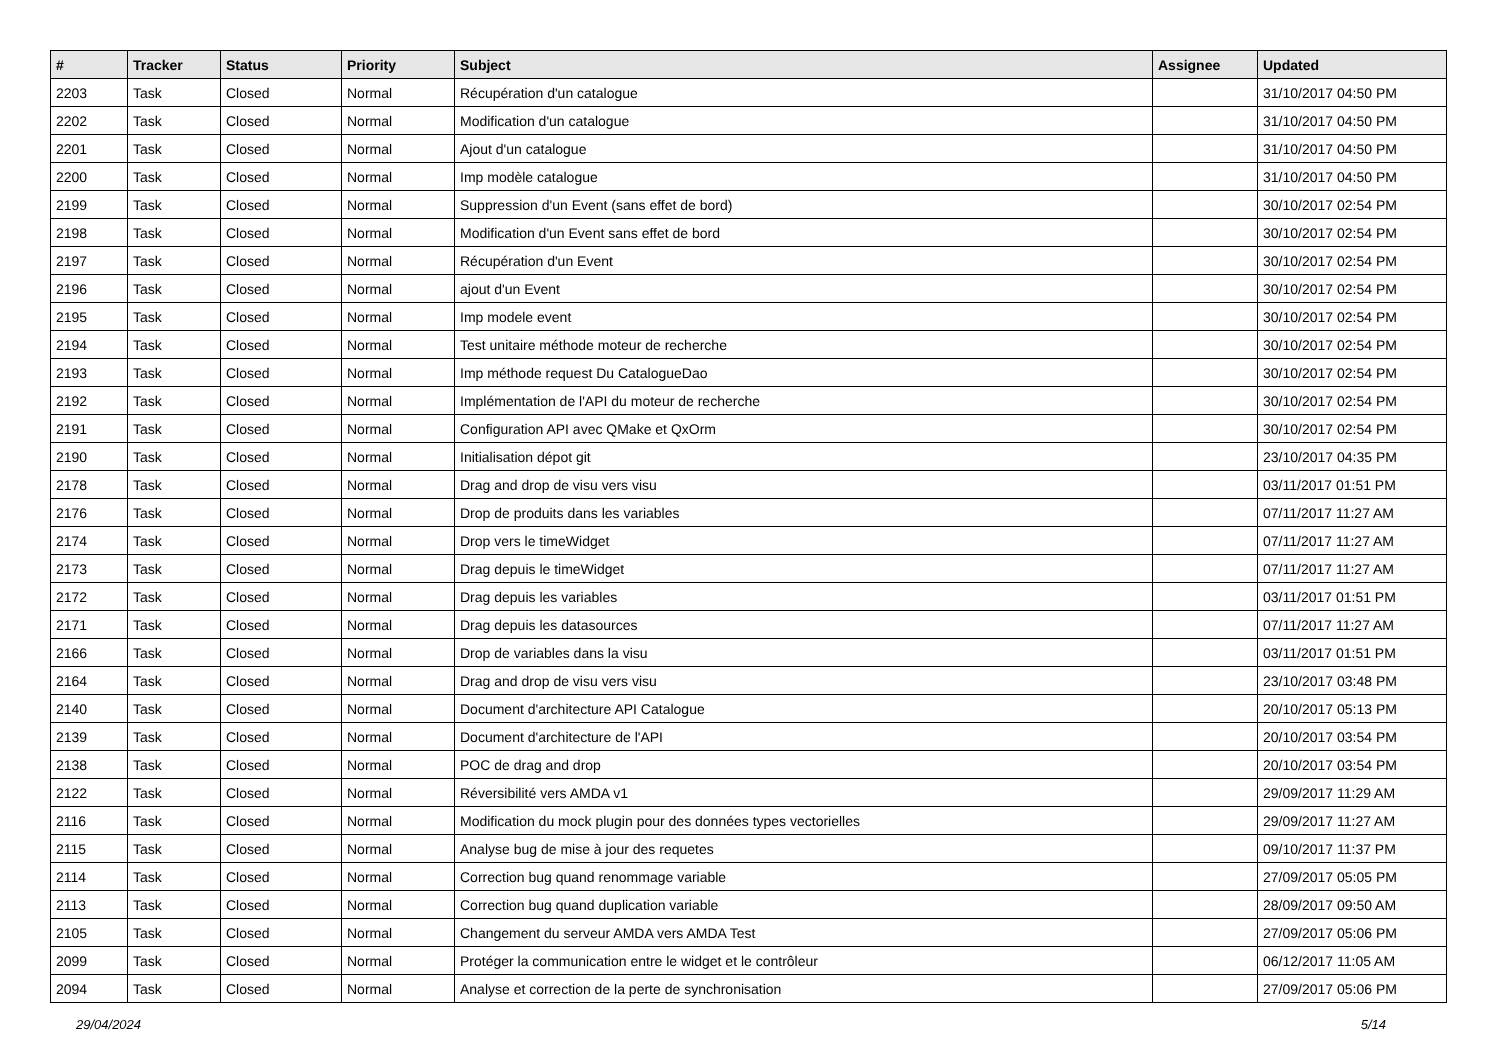| # | Tracker | Status | Priority | Subject | Assignee | Updated |
| --- | --- | --- | --- | --- | --- | --- |
| 2203 | Task | Closed | Normal | Récupération d'un catalogue | | 31/10/2017 04:50 PM |
| 2202 | Task | Closed | Normal | Modification d'un catalogue | | 31/10/2017 04:50 PM |
| 2201 | Task | Closed | Normal | Ajout d'un catalogue | | 31/10/2017 04:50 PM |
| 2200 | Task | Closed | Normal | Imp modèle catalogue | | 31/10/2017 04:50 PM |
| 2199 | Task | Closed | Normal | Suppression d'un Event (sans effet de bord) | | 30/10/2017 02:54 PM |
| 2198 | Task | Closed | Normal | Modification d'un Event sans effet de bord | | 30/10/2017 02:54 PM |
| 2197 | Task | Closed | Normal | Récupération d'un Event | | 30/10/2017 02:54 PM |
| 2196 | Task | Closed | Normal | ajout d'un Event | | 30/10/2017 02:54 PM |
| 2195 | Task | Closed | Normal | Imp modele event | | 30/10/2017 02:54 PM |
| 2194 | Task | Closed | Normal | Test unitaire méthode moteur de recherche | | 30/10/2017 02:54 PM |
| 2193 | Task | Closed | Normal | Imp méthode request Du CatalogueDao | | 30/10/2017 02:54 PM |
| 2192 | Task | Closed | Normal | Implémentation de l'API du moteur de recherche | | 30/10/2017 02:54 PM |
| 2191 | Task | Closed | Normal | Configuration API avec QMake et QxOrm | | 30/10/2017 02:54 PM |
| 2190 | Task | Closed | Normal | Initialisation dépot git | | 23/10/2017 04:35 PM |
| 2178 | Task | Closed | Normal | Drag and drop de visu vers visu | | 03/11/2017 01:51 PM |
| 2176 | Task | Closed | Normal | Drop de produits dans les variables | | 07/11/2017 11:27 AM |
| 2174 | Task | Closed | Normal | Drop vers le timeWidget | | 07/11/2017 11:27 AM |
| 2173 | Task | Closed | Normal | Drag depuis le timeWidget | | 07/11/2017 11:27 AM |
| 2172 | Task | Closed | Normal | Drag depuis les variables | | 03/11/2017 01:51 PM |
| 2171 | Task | Closed | Normal | Drag depuis les datasources | | 07/11/2017 11:27 AM |
| 2166 | Task | Closed | Normal | Drop de variables dans la visu | | 03/11/2017 01:51 PM |
| 2164 | Task | Closed | Normal | Drag and drop de visu vers visu | | 23/10/2017 03:48 PM |
| 2140 | Task | Closed | Normal | Document d'architecture API Catalogue | | 20/10/2017 05:13 PM |
| 2139 | Task | Closed | Normal | Document d'architecture de l'API | | 20/10/2017 03:54 PM |
| 2138 | Task | Closed | Normal | POC de drag and drop | | 20/10/2017 03:54 PM |
| 2122 | Task | Closed | Normal | Réversibilité vers AMDA v1 | | 29/09/2017 11:29 AM |
| 2116 | Task | Closed | Normal | Modification du mock plugin pour des données types vectorielles | | 29/09/2017 11:27 AM |
| 2115 | Task | Closed | Normal | Analyse bug de mise à jour des requetes | | 09/10/2017 11:37 PM |
| 2114 | Task | Closed | Normal | Correction bug quand renommage variable | | 27/09/2017 05:05 PM |
| 2113 | Task | Closed | Normal | Correction bug quand duplication variable | | 28/09/2017 09:50 AM |
| 2105 | Task | Closed | Normal | Changement du serveur AMDA vers AMDA Test | | 27/09/2017 05:06 PM |
| 2099 | Task | Closed | Normal | Protéger la communication entre le widget et le contrôleur | | 06/12/2017 11:05 AM |
| 2094 | Task | Closed | Normal | Analyse et correction de la perte de synchronisation | | 27/09/2017 05:06 PM |
29/04/2024 5/14